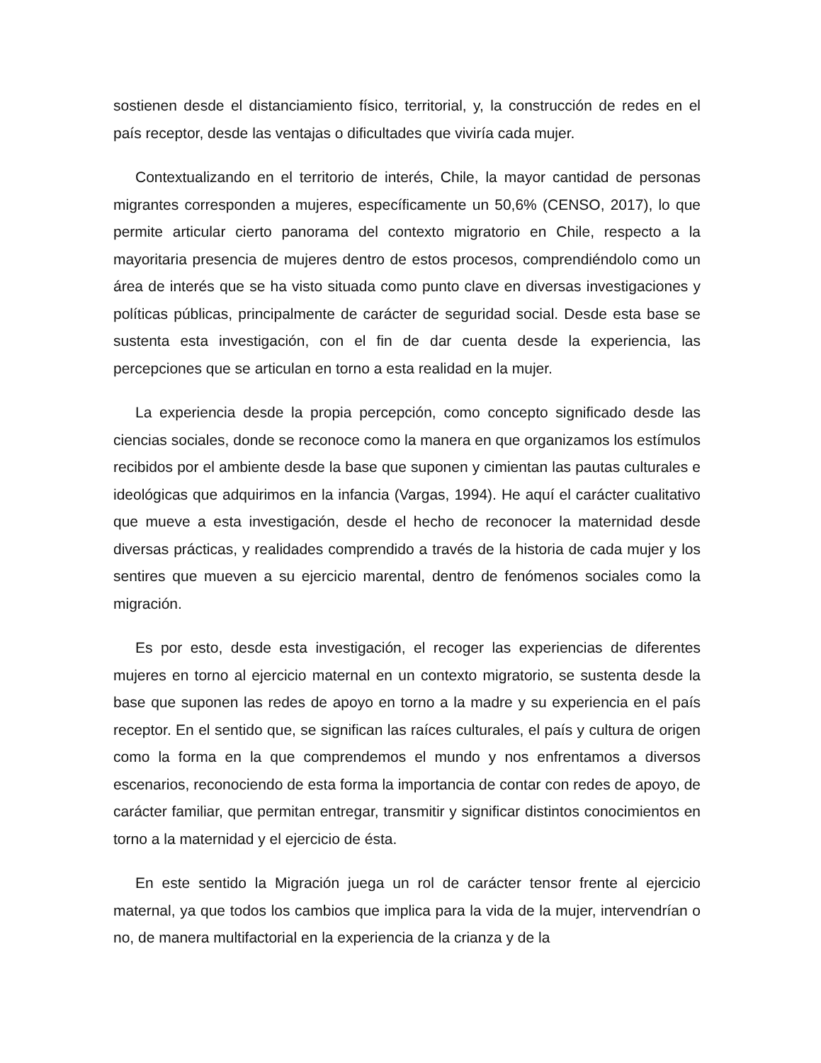sostienen desde el distanciamiento físico, territorial, y, la construcción de redes en el país receptor, desde las ventajas o dificultades que viviría cada mujer.
Contextualizando en el territorio de interés, Chile, la mayor cantidad de personas migrantes corresponden a mujeres, específicamente un 50,6% (CENSO, 2017), lo que permite articular cierto panorama del contexto migratorio en Chile, respecto a la mayoritaria presencia de mujeres dentro de estos procesos, comprendiéndolo como un área de interés que se ha visto situada como punto clave en diversas investigaciones y políticas públicas, principalmente de carácter de seguridad social. Desde esta base se sustenta esta investigación, con el fin de dar cuenta desde la experiencia, las percepciones que se articulan en torno a esta realidad en la mujer.
La experiencia desde la propia percepción, como concepto significado desde las ciencias sociales, donde se reconoce como la manera en que organizamos los estímulos recibidos por el ambiente desde la base que suponen y cimientan las pautas culturales e ideológicas que adquirimos en la infancia (Vargas, 1994). He aquí el carácter cualitativo que mueve a esta investigación, desde el hecho de reconocer la maternidad desde diversas prácticas, y realidades comprendido a través de la historia de cada mujer y los sentires que mueven a su ejercicio marental, dentro de fenómenos sociales como la migración.
Es por esto, desde esta investigación, el recoger las experiencias de diferentes mujeres en torno al ejercicio maternal en un contexto migratorio, se sustenta desde la base que suponen las redes de apoyo en torno a la madre y su experiencia en el país receptor. En el sentido que, se significan las raíces culturales, el país y cultura de origen como la forma en la que comprendemos el mundo y nos enfrentamos a diversos escenarios, reconociendo de esta forma la importancia de contar con redes de apoyo, de carácter familiar, que permitan entregar, transmitir y significar distintos conocimientos en torno a la maternidad y el ejercicio de ésta.
En este sentido la Migración juega un rol de carácter tensor frente al ejercicio maternal, ya que todos los cambios que implica para la vida de la mujer, intervendrían o no, de manera multifactorial en la experiencia de la crianza y de la